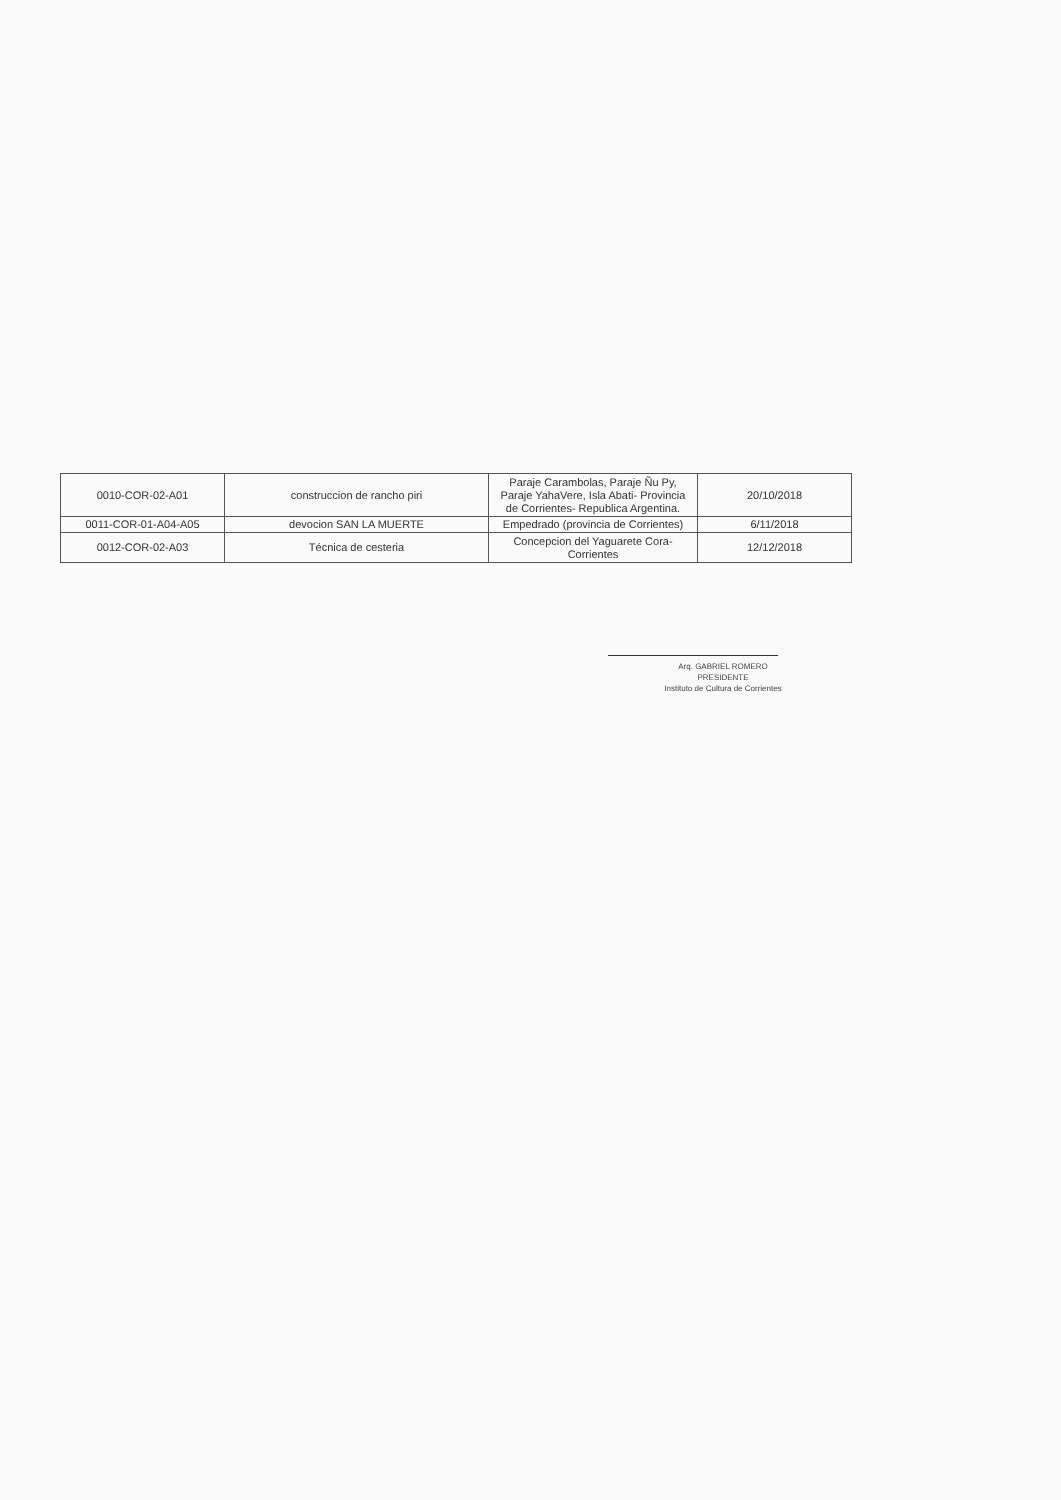| 0010-COR-02-A01 | construccion de rancho piri | Paraje Carambolas, Paraje Ñu Py, Paraje YahaVere, Isla Abati- Provincia de Corrientes- Republica Argentina. | 20/10/2018 |
| 0011-COR-01-A04-A05 | devocion SAN LA MUERTE | Empedrado (provincia de Corrientes) | 6/11/2018 |
| 0012-COR-02-A03 | Técnica de cesteria | Concepcion del Yaguarete Cora-Corrientes | 12/12/2018 |
Arq. GABRIEL ROMERO
PRESIDENTE
Instituto de Cultura de Corrientes